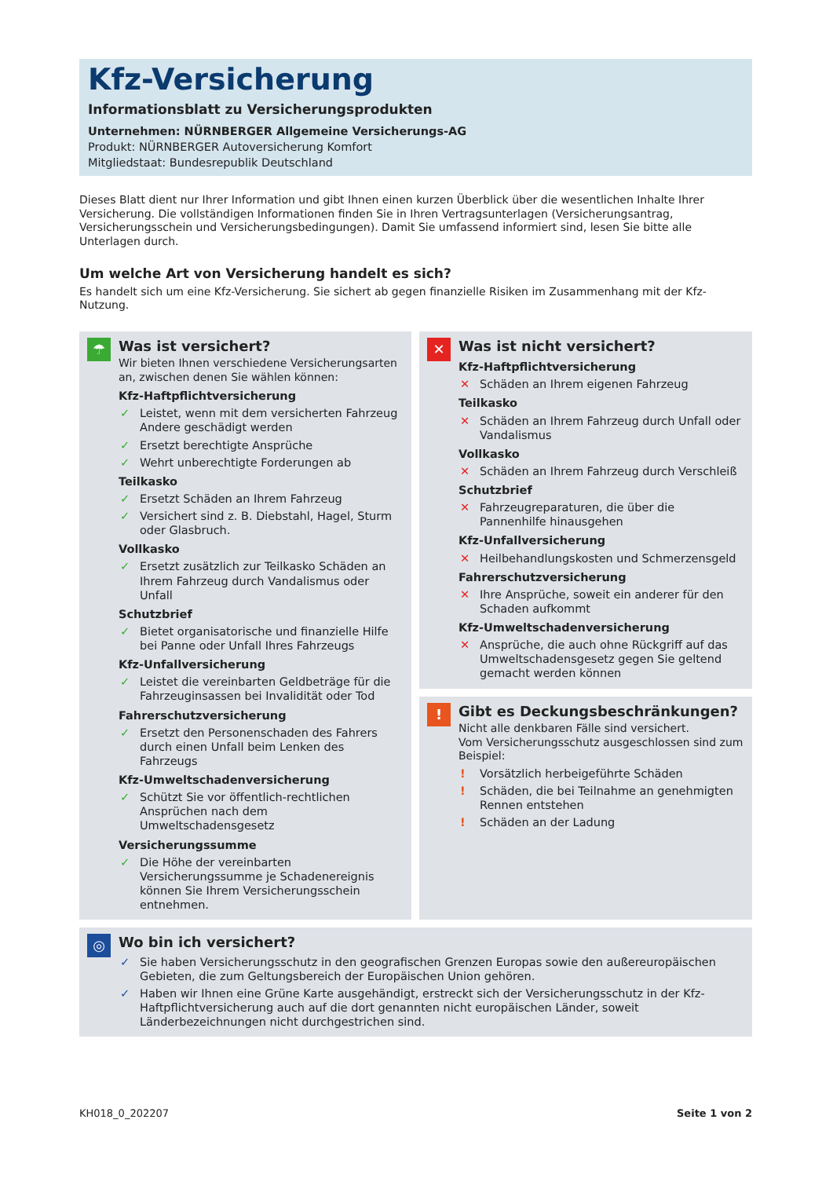Kfz-Versicherung
Informationsblatt zu Versicherungsprodukten
Unternehmen: NÜRNBERGER Allgemeine Versicherungs-AG
Produkt: NÜRNBERGER Autoversicherung Komfort
Mitgliedstaat: Bundesrepublik Deutschland
Dieses Blatt dient nur Ihrer Information und gibt Ihnen einen kurzen Überblick über die wesentlichen Inhalte Ihrer Versicherung. Die vollständigen Informationen finden Sie in Ihren Vertragsunterlagen (Versicherungsantrag, Versicherungs­schein und Versicherungsbedingungen). Damit Sie umfassend informiert sind, lesen Sie bitte alle Unterlagen durch.
Um welche Art von Versicherung handelt es sich?
Es handelt sich um eine Kfz-Versicherung. Sie sichert ab gegen finanzielle Risiken im Zusammenhang mit der Kfz-Nutzung.
☂
Was ist versichert?
Wir bieten Ihnen verschiedene Versicherungsarten an, zwischen denen Sie wählen können:
Kfz-Haftpflichtversicherung
✓ Leistet, wenn mit dem versicherten Fahrzeug Andere geschädigt werden
✓ Ersetzt berechtigte Ansprüche
✓ Wehrt unberechtigte Forderungen ab
Teilkasko
✓ Ersetzt Schäden an Ihrem Fahrzeug
✓ Versichert sind z. B. Diebstahl, Hagel, Sturm oder Glasbruch.
Vollkasko
✓ Ersetzt zusätzlich zur Teilkasko Schäden an Ihrem Fahrzeug durch Vandalismus oder Unfall
Schutzbrief
✓ Bietet organisatorische und finanzielle Hilfe bei Panne oder Unfall Ihres Fahrzeugs
Kfz-Unfallversicherung
✓ Leistet die vereinbarten Geldbeträge für die Fahrzeuginsassen bei Invalidität oder Tod
Fahrerschutzversicherung
✓ Ersetzt den Personenschaden des Fahrers durch einen Unfall beim Lenken des Fahrzeugs
Kfz-Umweltschadenversicherung
✓ Schützt Sie vor öffentlich-rechtlichen Ansprüchen nach dem Umweltschadensgesetz
Versicherungssumme
✓ Die Höhe der vereinbarten Versicherungssumme je Schadenereignis können Sie Ihrem Versiche­rungsschein entnehmen.
✕
Was ist nicht versichert?
Kfz-Haftpflichtversicherung
✕ Schäden an Ihrem eigenen Fahrzeug
Teilkasko
✕ Schäden an Ihrem Fahrzeug durch Unfall oder Vandalismus
Vollkasko
✕ Schäden an Ihrem Fahrzeug durch Verschleiß
Schutzbrief
✕ Fahrzeugreparaturen, die über die Pannenhilfe hinausgehen
Kfz-Unfallversicherung
✕ Heilbehandlungskosten und Schmerzensgeld
Fahrerschutzversicherung
✕ Ihre Ansprüche, soweit ein anderer für den Schaden aufkommt
Kfz-Umweltschadenversicherung
✕ Ansprüche, die auch ohne Rückgriff auf das Umweltschadensgesetz gegen Sie geltend gemacht werden können
!
Gibt es Deckungsbeschränkungen?
Nicht alle denkbaren Fälle sind versichert.
Vom Versicherungsschutz ausgeschlossen sind zum Beispiel:
! Vorsätzlich herbeigeführte Schäden
! Schäden, die bei Teilnahme an genehmigten Rennen entstehen
! Schäden an der Ladung
◎
Wo bin ich versichert?
✓ Sie haben Versicherungsschutz in den geografischen Grenzen Europas sowie den außereuropäischen Gebieten, die zum Geltungsbereich der Europäischen Union gehören.
✓ Haben wir Ihnen eine Grüne Karte ausgehändigt, erstreckt sich der Versicherungsschutz in der Kfz-Haftpflicht­versicherung auch auf die dort genannten nicht europäischen Länder, soweit Länderbezeichnungen nicht durch­gestrichen sind.
KH018_0_202207 Seite 1 von 2